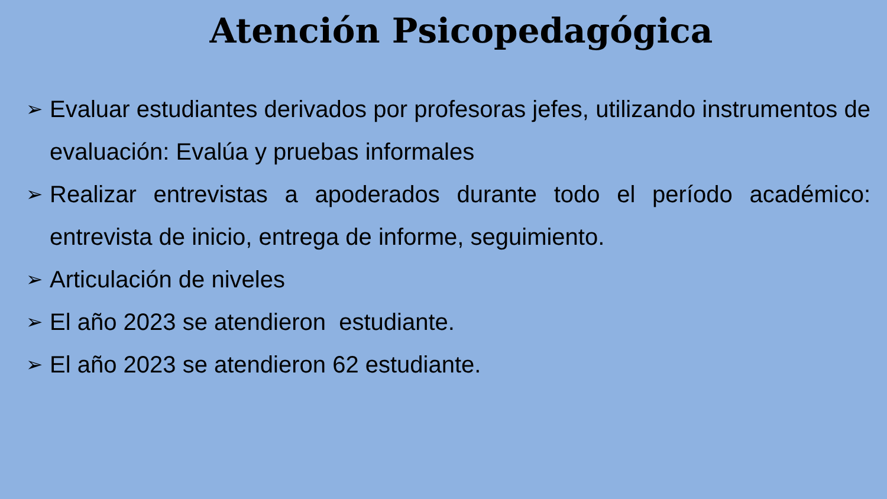Atención Psicopedagógica
➢ Evaluar estudiantes derivados por profesoras jefes, utilizando instrumentos de evaluación: Evalúa y pruebas informales
➢ Realizar entrevistas a apoderados durante todo el período académico: entrevista de inicio, entrega de informe, seguimiento.
➢ Articulación de niveles
➢ El año 2023 se atendieron estudiante.
➢ El año 2023 se atendieron 62 estudiante.